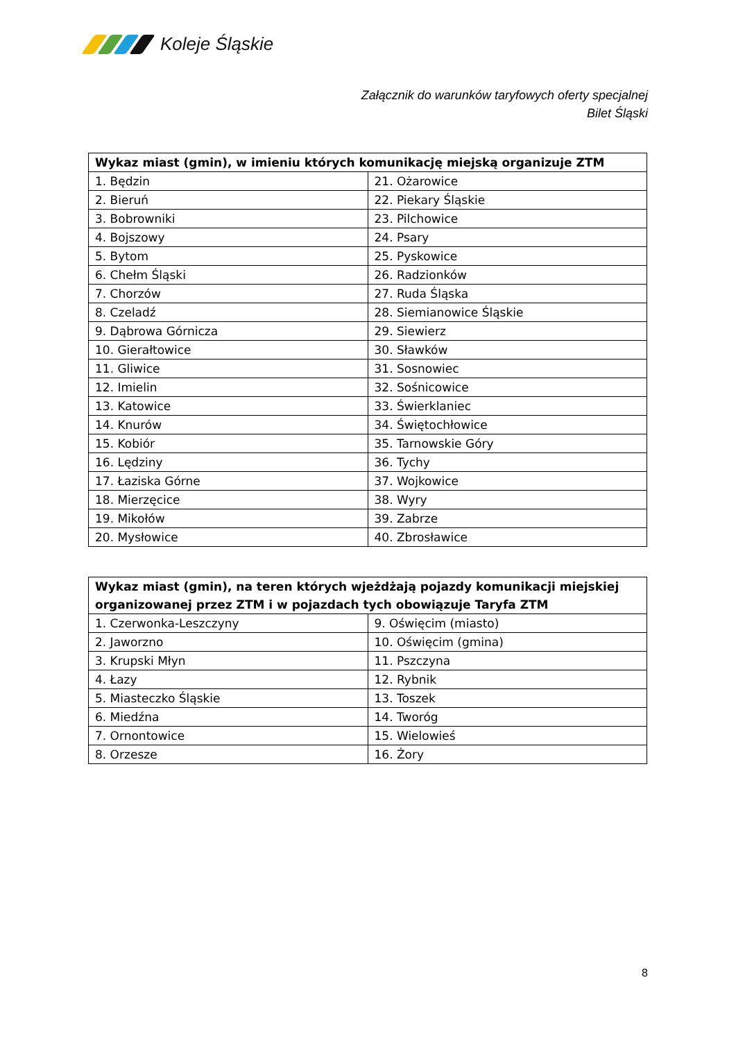Koleje Śląskie
Załącznik do warunków taryfowych oferty specjalnej
Bilet Śląski
| Wykaz miast (gmin), w imieniu których komunikację miejską organizuje ZTM | |
| --- | --- |
| 1. Będzin | 21. Ożarowice |
| 2. Bieruń | 22. Piekary Śląskie |
| 3. Bobrowniki | 23. Pilchowice |
| 4. Bojszowy | 24. Psary |
| 5. Bytom | 25. Pyskowice |
| 6. Chełm Śląski | 26. Radzionków |
| 7. Chorzów | 27. Ruda Śląska |
| 8. Czeladź | 28. Siemianowice Śląskie |
| 9. Dąbrowa Górnicza | 29. Siewierz |
| 10. Gierałtowice | 30. Sławków |
| 11. Gliwice | 31. Sosnowiec |
| 12. Imielin | 32. Sośnicowice |
| 13. Katowice | 33. Świerklaniec |
| 14. Knurów | 34. Świętochłowice |
| 15. Kobiór | 35. Tarnowskie Góry |
| 16. Lędziny | 36. Tychy |
| 17. Łaziska Górne | 37. Wojkowice |
| 18. Mierzęcice | 38. Wyry |
| 19. Mikołów | 39. Zabrze |
| 20. Mysłowice | 40. Zbrosławice |
| Wykaz miast (gmin), na teren których wjeżdżają pojazdy komunikacji miejskiej organizowanej przez ZTM i w pojazdach tych obowiązuje Taryfa ZTM | |
| --- | --- |
| 1. Czerwonka-Leszczyny | 9. Oświęcim (miasto) |
| 2. Jaworzno | 10. Oświęcim (gmina) |
| 3. Krupski Młyn | 11. Pszczyna |
| 4. Łazy | 12. Rybnik |
| 5. Miasteczko Śląskie | 13. Toszek |
| 6. Miedźna | 14. Tworóg |
| 7. Ornontowice | 15. Wielowieś |
| 8. Orzesze | 16. Żory |
8